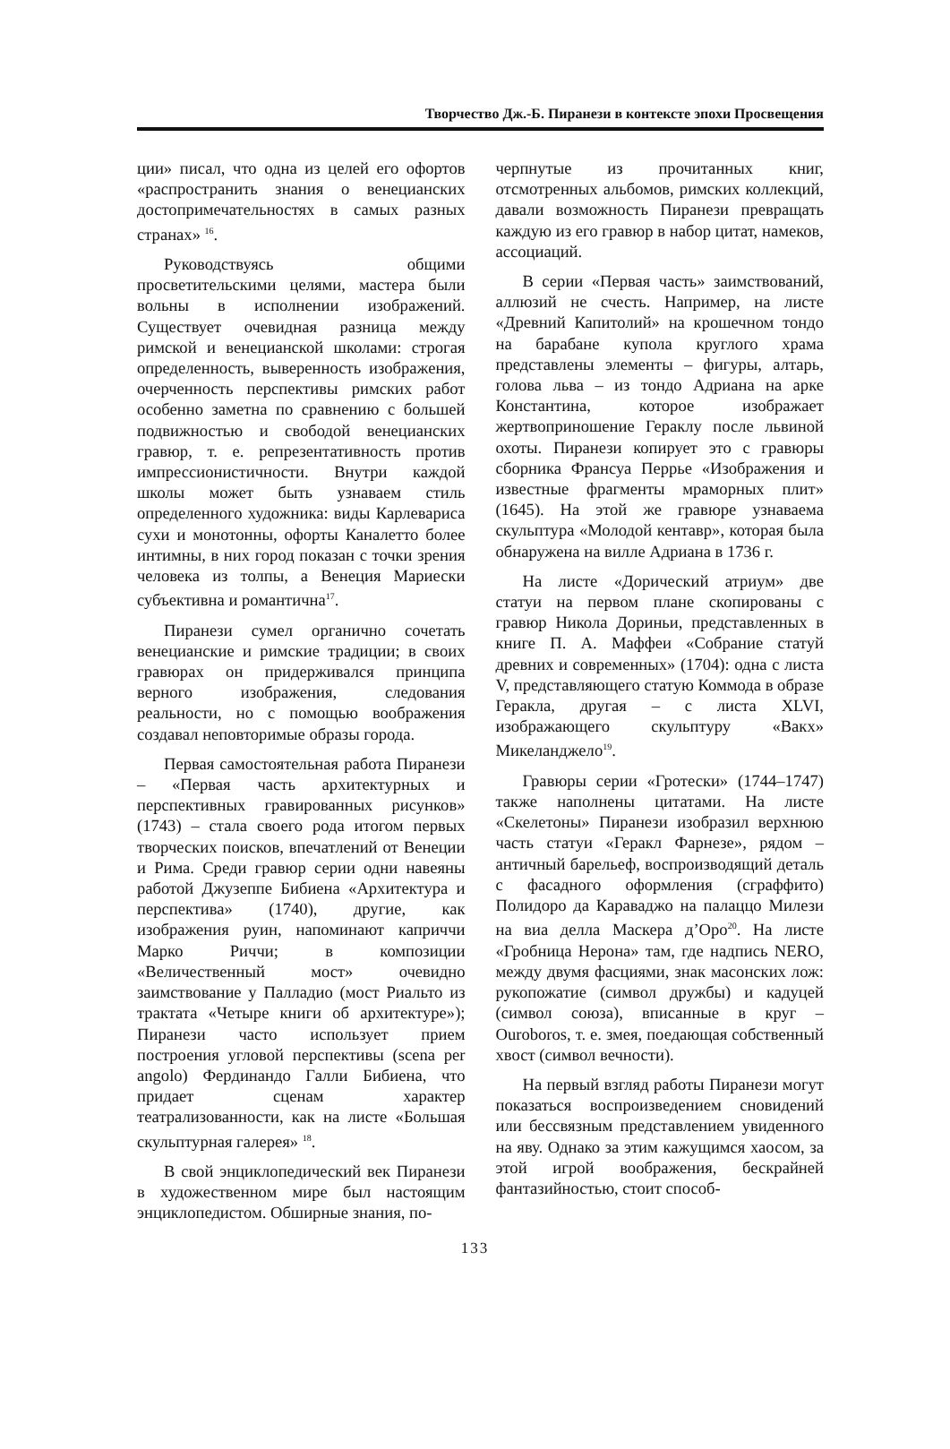Творчество Дж.-Б. Пиранези в контексте эпохи Просвещения
ции» писал, что одна из целей его офортов «распространить знания о венецианских достопримечательностях в самых разных странах» <sup>16</sup>.
Руководствуясь общими просветительскими целями, мастера были вольны в исполнении изображений. Существует очевидная разница между римской и венецианской школами: строгая определенность, выверенность изображения, очерченность перспективы римских работ особенно заметна по сравнению с большей подвижностью и свободой венецианских гравюр, т. е. репрезентативность против импрессионистичности. Внутри каждой школы может быть узнаваем стиль определенного художника: виды Карлевариса сухи и монотонны, офорты Каналетто более интимны, в них город показан с точки зрения человека из толпы, а Венеция Мариески субъективна и романтична<sup>17</sup>.
Пиранези сумел органично сочетать венецианские и римские традиции; в своих гравюрах он придерживался принципа верного изображения, следования реальности, но с помощью воображения создавал неповторимые образы города.
Первая самостоятельная работа Пиранези – «Первая часть архитектурных и перспективных гравированных рисунков» (1743) – стала своего рода итогом первых творческих поисков, впечатлений от Венеции и Рима. Среди гравюр серии одни навеяны работой Джузеппе Бибиена «Архитектура и перспектива» (1740), другие, как изображения руин, напоминают каприччи Марко Риччи; в композиции «Величественный мост» очевидно заимствование у Палладио (мост Риальто из трактата «Четыре книги об архитектуре»); Пиранези часто использует прием построения угловой перспективы (scena per angolo) Фердинандо Галли Бибиена, что придает сценам характер театрализованности, как на листе «Большая скульптурная галерея» <sup>18</sup>.
В свой энциклопедический век Пиранези в художественном мире был настоящим энциклопедистом. Обширные знания, по-
черпнутые из прочитанных книг, отсмотренных альбомов, римских коллекций, давали возможность Пиранези превращать каждую из его гравюр в набор цитат, намеков, ассоциаций.
В серии «Первая часть» заимствований, аллюзий не счесть. Например, на листе «Древний Капитолий» на крошечном тондо на барабане купола круглого храма представлены элементы – фигуры, алтарь, голова льва – из тондо Адриана на арке Константина, которое изображает жертвоприношение Гераклу после львиной охоты. Пиранези копирует это с гравюры сборника Франсуа Перрье «Изображения и известные фрагменты мраморных плит» (1645). На этой же гравюре узнаваема скульптура «Молодой кентавр», которая была обнаружена на вилле Адриана в 1736 г.
На листе «Дорический атриум» две статуи на первом плане скопированы с гравюр Никола Дориньи, представленных в книге П. А. Маффеи «Собрание статуй древних и современных» (1704): одна с листа V, представляющего статую Коммода в образе Геракла, другая – с листа XLVI, изображающего скульптуру «Вакх» Микеланджело<sup>19</sup>.
Гравюры серии «Гротески» (1744–1747) также наполнены цитатами. На листе «Скелетоны» Пиранези изобразил верхнюю часть статуи «Геракл Фарнезе», рядом – античный барельеф, воспроизводящий деталь с фасадного оформления (сграффито) Полидоро да Караваджо на палаццо Милези на виа делла Маскера д’Оро<sup>20</sup>. На листе «Гробница Нерона» там, где надпись NERO, между двумя фасциями, знак масонских лож: рукопожатие (символ дружбы) и кадуцей (символ союза), вписанные в круг – Ouroboros, т. е. змея, поедающая собственный хвост (символ вечности).
На первый взгляд работы Пиранези могут показаться воспроизведением сновидений или бессвязным представлением увиденного на яву. Однако за этим кажущимся хаосом, за этой игрой воображения, бескрайней фантазийностью, стоит способ-
133